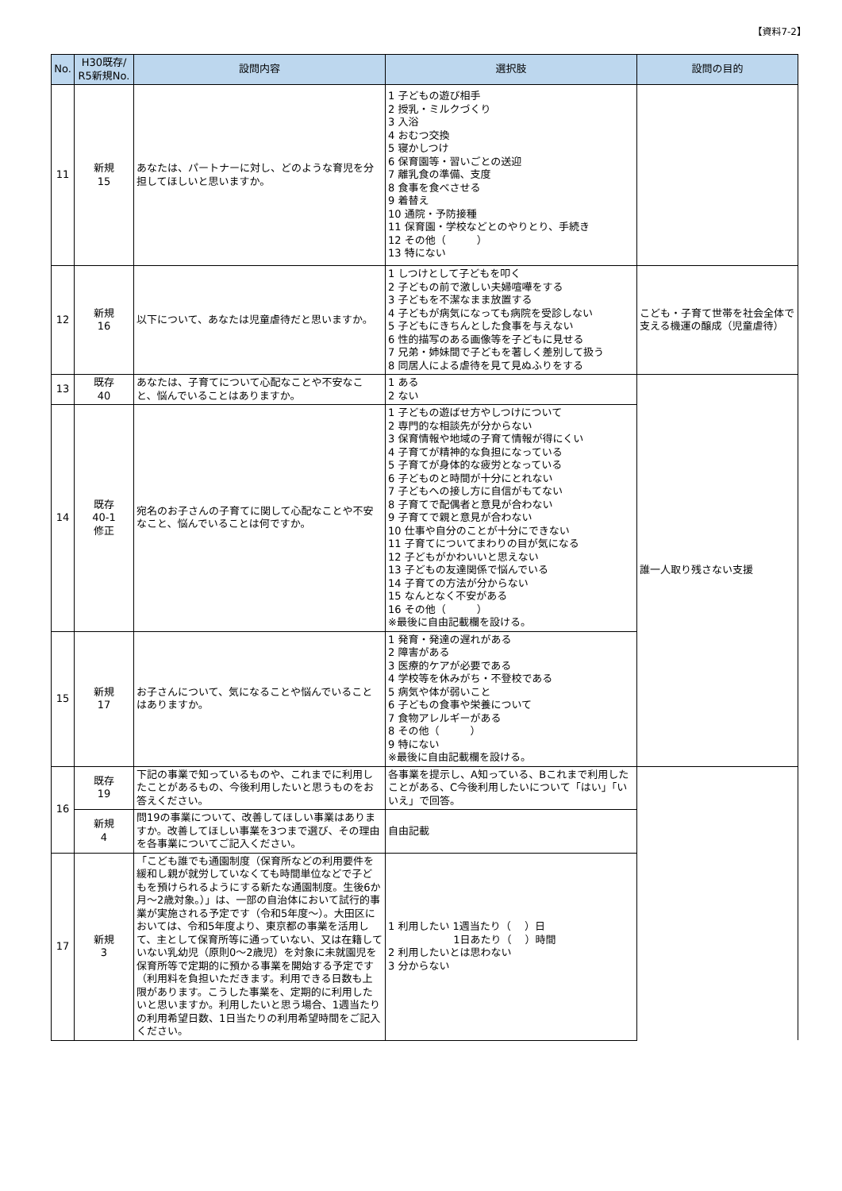【資料7-2】
| No. | H30既存/ R5新規No. | 設問内容 | 選択肢 | 設問の目的 |
| --- | --- | --- | --- | --- |
| 11 | 新規 15 | あなたは、パートナーに対し、どのような育児を分担してほしいと思いますか。 | 1 子どもの遊び相手 2 授乳・ミルクづくり 3 入浴 4 おむつ交換 5 寝かしつけ 6 保育園等・習いごとの送迎 7 離乳食の準備、支度 8 食事を食べさせる 9 着替え 10 通院・予防接種 11 保育園・学校などとのやりとり、手続き 12 その他（ ） 13 特にない | |
| 12 | 新規 16 | 以下について、あなたは児童虐待だと思いますか。 | 1 しつけとして子どもを叩く 2 子どもの前で激しい夫婦喧嘩をする 3 子どもを不潔なまま放置する 4 子どもが病気になっても病院を受診しない 5 子どもにきちんとした食事を与えない 6 性的描写のある画像等を子どもに見せる 7 兄弟・姉妹間で子どもを著しく差別して扱う 8 同居人による虐待を見て見ぬふりをする | こども・子育て世帯を社会全体で支える機運の醸成（児童虐待） |
| 13 | 既存 40 | あなたは、子育てについて心配なことや不安なこと、悩んでいることはありますか。 | 1 ある 2 ない | 誰一人取り残さない支援 |
| 14 | 既存 40-1 修正 | 宛名のお子さんの子育てに関して心配なことや不安なこと、悩んでいることは何ですか。 | 1 子どもの遊ばせ方やしつけについて 2 専門的な相談先が分からない 3 保育情報や地域の子育て情報が得にくい 4 子育てが精神的な負担になっている 5 子育てが身体的な疲労となっている 6 子どものと時間が十分にとれない 7 子どもへの接し方に自信がもてない 8 子育てで配偶者と意見が合わない 9 子育てで親と意見が合わない 10 仕事や自分のことが十分にできない 11 子育てについてまわりの目が気になる 12 子どもがかわいいと思えない 13 子どもの友達関係で悩んでいる 14 子育ての方法が分からない 15 なんとなく不安がある 16 その他（ ） ※最後に自由記載欄を設ける。 | |
| 15 | 新規 17 | お子さんについて、気になることや悩んでいることはありますか。 | 1 発育・発達の遅れがある 2 障害がある 3 医療的ケアが必要である 4 学校等を休みがち・不登校である 5 病気や体が弱いこと 6 子どもの食事や栄養について 7 食物アレルギーがある 8 その他（ ） 9 特にない ※最後に自由記載欄を設ける。 | |
| 16 | 既存 19 | 下記の事業で知っているものや、これまでに利用したことがあるもの、今後利用したいと思うものをお答えください。 | 各事業を提示し、A知っている、Bこれまで利用したことがある、C今後利用したいについて「はい」「いいえ」で回答。 | |
| | 新規 4 | 問19の事業について、改善してほしい事業はありますか。改善してほしい事業を3つまで選び、その理由を各事業についてご記入ください。 | 自由記載 | |
| 17 | 新規 3 | 「こども誰でも通園制度（保育所などの利用要件を緩和し親が就労していなくても時間単位などで子どもを預けられるようにする新たな通園制度。生後6か月～2歳対象。）」は、一部の自治体において試行的事業が実施される予定です（令和5年度～）。大田区においては、令和5年度より、東京都の事業を活用して、主として保育所等に通っていない、又は在籍していない乳幼児（原則0～2歳児）を対象に未就園児を保育所等で定期的に預かる事業を開始する予定です（利用料を負担いただきます。利用できる日数も上限があります。こうした事業を、定期的に利用したいと思いますか。利用したいと思う場合、1週当たりの利用希望日数、1日当たりの利用希望時間をご記入ください。 | 1 利用したい 1週当たり（ ）日 1日あたり（ ）時間 2 利用したいとは思わない 3 分からない | |